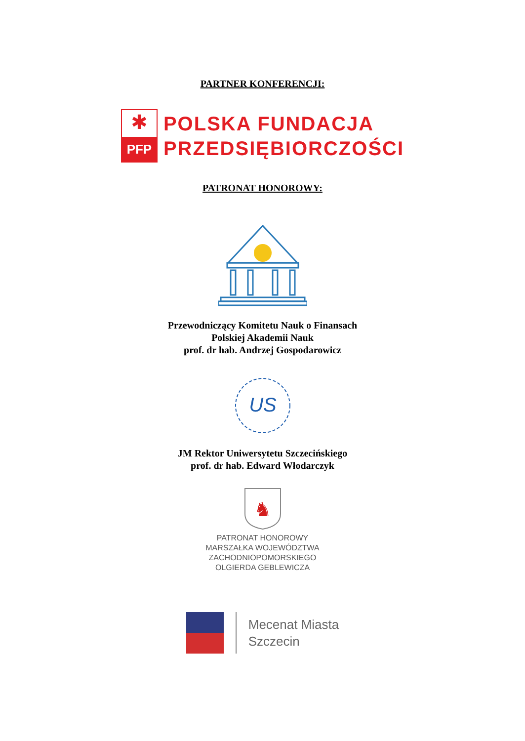PARTNER KONFERENCJI:
✱
PFP
POLSKA FUNDACJA
PRZEDSIĘBIORCZOŚCI
PATRONAT HONOROWY:
Przewodniczący Komitetu Nauk o Finansach
Polskiej Akademii Nauk
prof. dr hab. Andrzej Gospodarowicz
US
JM Rektor Uniwersytetu Szczecińskiego
prof. dr hab. Edward Włodarczyk
♞
PATRONAT HONOROWY
MARSZAŁKA WOJEWÓDZTWA
ZACHODNIOPOMORSKIEGO
OLGIERDA GEBLEWICZA
Mecenat Miasta
Szczecin